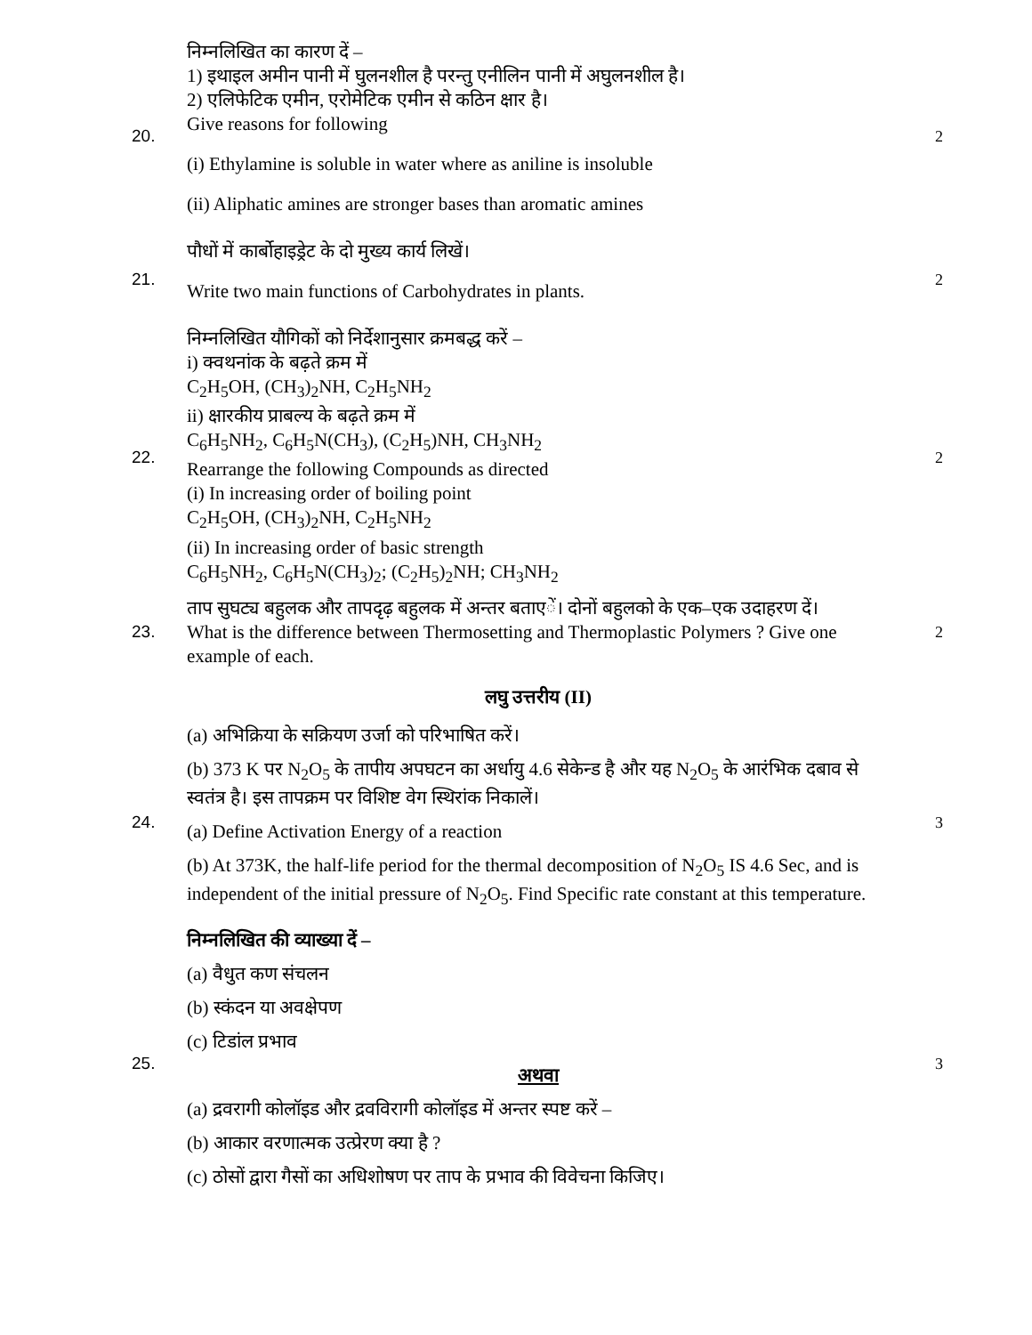20.
निम्नलिखित का कारण दें –
1) इथाइल अमीन पानी में घुलनशील है परन्तु एनीलिन पानी में अघुलनशील है।
2) एलिफेटिक एमीन, एरोमेटिक एमीन से कठिन क्षार है।
Give reasons for following
(i) Ethylamine is soluble in water where as aniline is insoluble
(ii) Aliphatic amines are stronger bases than aromatic amines
2
21.
पौधों में कार्बोहाइड्रेट के दो मुख्य कार्य लिखें।
Write two main functions of Carbohydrates in plants.
2
22.
निम्नलिखित यौगिकों को निर्देशानुसार क्रमबद्ध करें –
i) क्वथनांक के बढ़ते क्रम में
C<sub>2</sub>H<sub>5</sub>OH, (CH<sub>3</sub>)<sub>2</sub>NH, C<sub>2</sub>H<sub>5</sub>NH<sub>2</sub>
ii) क्षारकीय प्राबल्य के बढ़ते क्रम में
C<sub>6</sub>H<sub>5</sub>NH<sub>2</sub>, C<sub>6</sub>H<sub>5</sub>N(CH<sub>3</sub>), (C<sub>2</sub>H<sub>5</sub>)NH, CH<sub>3</sub>NH<sub>2</sub>
Rearrange the following Compounds as directed
(i) In increasing order of boiling point
C<sub>2</sub>H<sub>5</sub>OH, (CH<sub>3</sub>)<sub>2</sub>NH, C<sub>2</sub>H<sub>5</sub>NH<sub>2</sub>
(ii) In increasing order of basic strength
C<sub>6</sub>H<sub>5</sub>NH<sub>2</sub>, C<sub>6</sub>H<sub>5</sub>N(CH<sub>3</sub>)<sub>2</sub>; (C<sub>2</sub>H<sub>5</sub>)<sub>2</sub>NH; CH<sub>3</sub>NH<sub>2</sub>
2
23.
ताप सुघट्य बहुलक और तापदृढ़ बहुलक में अन्तर बताएें। दोनों बहुलको के एक–एक उदाहरण दें।
What is the difference between Thermosetting and Thermoplastic Polymers ? Give one example of each.
2
लघु उत्तरीय (II)
24.
(a) अभिक्रिया के सक्रियण उर्जा को परिभाषित करें।
(b) 373 K पर N<sub>2</sub>O<sub>5</sub> के तापीय अपघटन का अर्धायु 4.6 सेकेन्ड है और यह N<sub>2</sub>O<sub>5</sub> के आरंभिक दबाव से स्वतंत्र है। इस तापक्रम पर विशिष्ट वेग स्थिरांक निकालें।
(a) Define Activation Energy of a reaction
(b) At 373K, the half-life period for the thermal decomposition of N<sub>2</sub>O<sub>5</sub> IS 4.6 Sec, and is independent of the initial pressure of N<sub>2</sub>O<sub>5</sub>. Find Specific rate constant at this temperature.
3
25.
निम्नलिखित की व्याख्या दें –
(a) वैधुत कण संचलन
(b) स्कंदन या अवक्षेपण
(c) टिडांल प्रभाव
अथवा
(a) द्रवरागी कोलॉइड और द्रवविरागी कोलॉइड में अन्तर स्पष्ट करें –
(b) आकार वरणात्मक उत्प्रेरण क्या है ?
(c) ठोसों द्वारा गैसों का अधिशोषण पर ताप के प्रभाव की विवेचना किजिए।
3